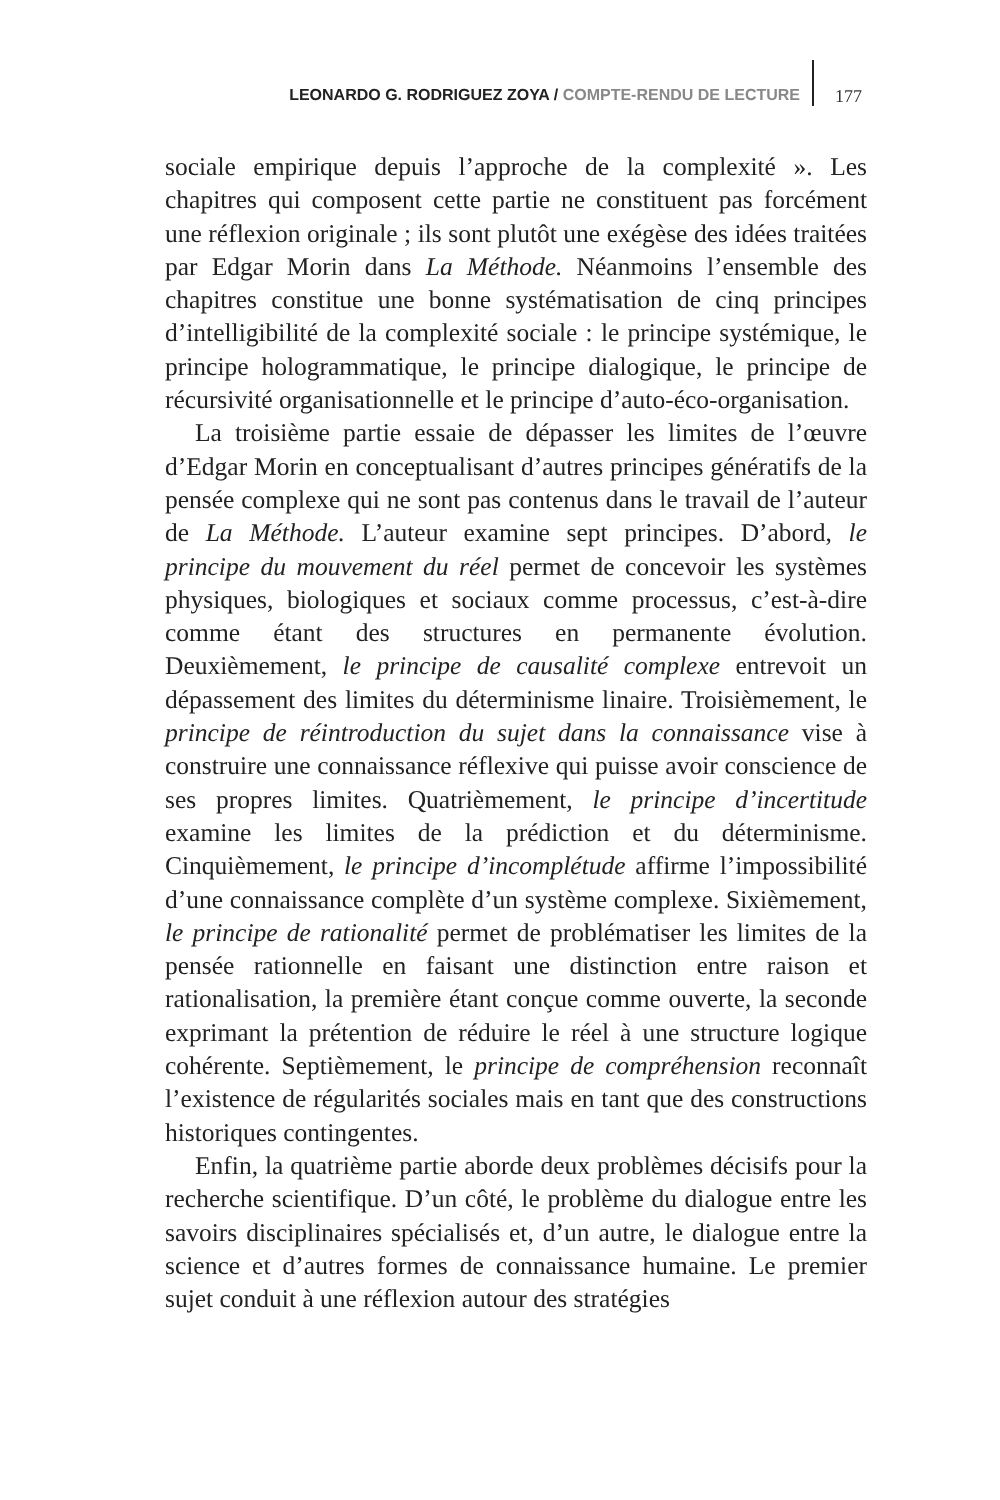LEONARDO G. RODRIGUEZ ZOYA / COMPTE-RENDU DE LECTURE
177
sociale empirique depuis l’approche de la complexité ». Les chapitres qui composent cette partie ne constituent pas forcément une réflexion originale ; ils sont plutôt une exégèse des idées traitées par Edgar Morin dans La Méthode. Néanmoins l’ensemble des chapitres constitue une bonne systématisation de cinq principes d’intelligibilité de la complexité sociale : le principe systémique, le principe hologrammatique, le principe dialogique, le principe de récursivité organisationnelle et le principe d’auto-éco-organisation.
La troisième partie essaie de dépasser les limites de l’œuvre d’Edgar Morin en conceptualisant d’autres principes génératifs de la pensée complexe qui ne sont pas contenus dans le travail de l’auteur de La Méthode. L’auteur examine sept principes. D’abord, le principe du mouvement du réel permet de concevoir les systèmes physiques, biologiques et sociaux comme processus, c’est-à-dire comme étant des structures en permanente évolution. Deuxièmement, le principe de causalité complexe entrevoit un dépassement des limites du déterminisme linaire. Troisièmement, le principe de réintroduction du sujet dans la connaissance vise à construire une connaissance réflexive qui puisse avoir conscience de ses propres limites. Quatrièmement, le principe d’incertitude examine les limites de la prédiction et du déterminisme. Cinquièmement, le principe d’incomplétude affirme l’impossibilité d’une connaissance complète d’un système complexe. Sixièmement, le principe de rationalité permet de problématiser les limites de la pensée rationnelle en faisant une distinction entre raison et rationalisation, la première étant conçue comme ouverte, la seconde exprimant la prétention de réduire le réel à une structure logique cohérente. Septièmement, le principe de compréhension reconnaît l’existence de régularités sociales mais en tant que des constructions historiques contingentes.
Enfin, la quatrième partie aborde deux problèmes décisifs pour la recherche scientifique. D’un côté, le problème du dialogue entre les savoirs disciplinaires spécialisés et, d’un autre, le dialogue entre la science et d’autres formes de connaissance humaine. Le premier sujet conduit à une réflexion autour des stratégies